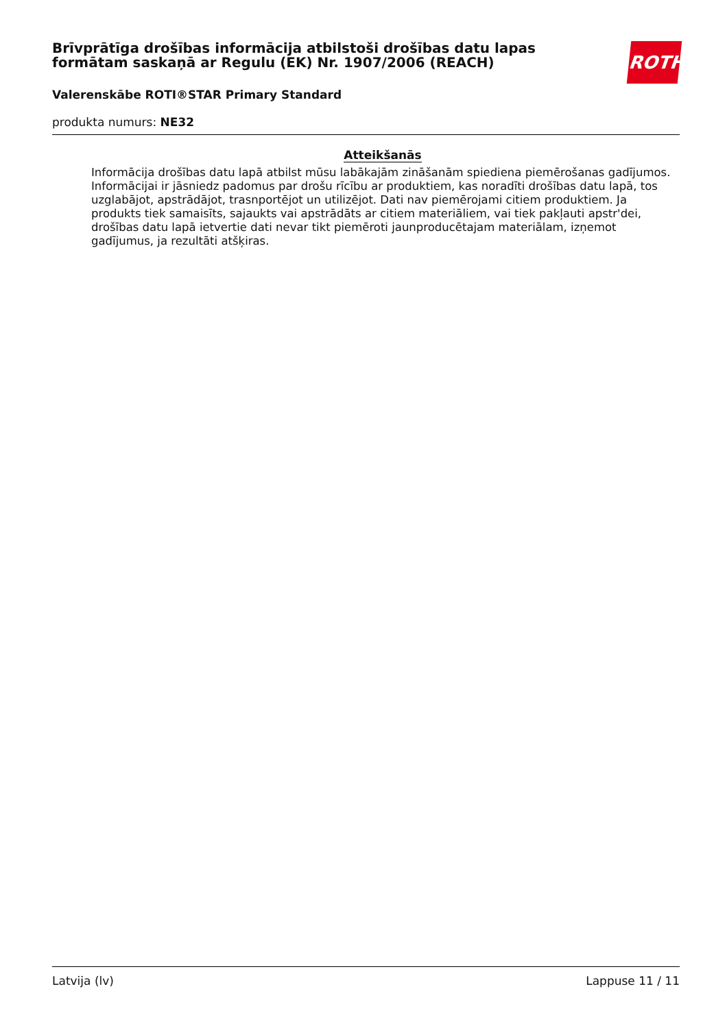Brīvprātīga drošības informācija atbilstoši drošības datu lapas formātam saskaņā ar Regulu (EK) Nr. 1907/2006 (REACH)
ROTH
Valerenskābe ROTI®STAR Primary Standard
produkta numurs: NE32
Atteikšanās
Informācija drošības datu lapā atbilst mūsu labākajām zināšanām spiediena piemērošanas gadījumos. Informācijai ir jāsniedz padomus par drošu rīcību ar produktiem, kas noradīti drošības datu lapā, tos uzglabājot, apstrādājot, trasnportējot un utilizējot. Dati nav piemērojami citiem produktiem. Ja produkts tiek samaisīts, sajaukts vai apstrādāts ar citiem materiāliem, vai tiek pakļauti apstr'dei, drošības datu lapā ietvertie dati nevar tikt piemēroti jaunproducētajam materiālam, izņemot gadījumus, ja rezultāti atšķiras.
Latvija (lv) Lappuse 11 / 11